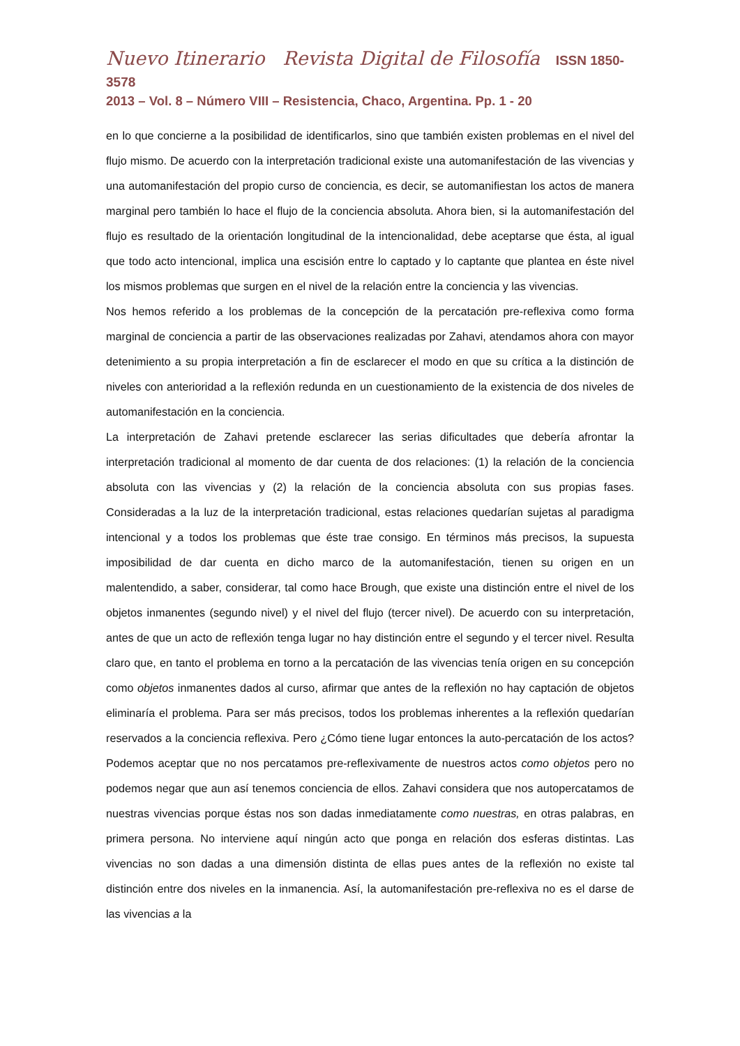Nuevo Itinerario Revista Digital de Filosofía ISSN 1850-3578
2013 – Vol. 8 – Número VIII – Resistencia, Chaco, Argentina. Pp. 1 - 20
en lo que concierne a la posibilidad de identificarlos, sino que también existen problemas en el nivel del flujo mismo. De acuerdo con la interpretación tradicional existe una automanifestación de las vivencias y una automanifestación del propio curso de conciencia, es decir, se automanifiestan los actos de manera marginal pero también lo hace el flujo de la conciencia absoluta. Ahora bien, si la automanifestación del flujo es resultado de la orientación longitudinal de la intencionalidad, debe aceptarse que ésta, al igual que todo acto intencional, implica una escisión entre lo captado y lo captante que plantea en éste nivel los mismos problemas que surgen en el nivel de la relación entre la conciencia y las vivencias.
Nos hemos referido a los problemas de la concepción de la percatación pre-reflexiva como forma marginal de conciencia a partir de las observaciones realizadas por Zahavi, atendamos ahora con mayor detenimiento a su propia interpretación a fin de esclarecer el modo en que su crítica a la distinción de niveles con anterioridad a la reflexión redunda en un cuestionamiento de la existencia de dos niveles de automanifestación en la conciencia.
La interpretación de Zahavi pretende esclarecer las serias dificultades que debería afrontar la interpretación tradicional al momento de dar cuenta de dos relaciones: (1) la relación de la conciencia absoluta con las vivencias y (2) la relación de la conciencia absoluta con sus propias fases. Consideradas a la luz de la interpretación tradicional, estas relaciones quedarían sujetas al paradigma intencional y a todos los problemas que éste trae consigo. En términos más precisos, la supuesta imposibilidad de dar cuenta en dicho marco de la automanifestación, tienen su origen en un malentendido, a saber, considerar, tal como hace Brough, que existe una distinción entre el nivel de los objetos inmanentes (segundo nivel) y el nivel del flujo (tercer nivel). De acuerdo con su interpretación, antes de que un acto de reflexión tenga lugar no hay distinción entre el segundo y el tercer nivel. Resulta claro que, en tanto el problema en torno a la percatación de las vivencias tenía origen en su concepción como objetos inmanentes dados al curso, afirmar que antes de la reflexión no hay captación de objetos eliminaría el problema. Para ser más precisos, todos los problemas inherentes a la reflexión quedarían reservados a la conciencia reflexiva. Pero ¿Cómo tiene lugar entonces la auto-percatación de los actos? Podemos aceptar que no nos percatamos pre-reflexivamente de nuestros actos como objetos pero no podemos negar que aun así tenemos conciencia de ellos. Zahavi considera que nos autopercatamos de nuestras vivencias porque éstas nos son dadas inmediatamente como nuestras, en otras palabras, en primera persona. No interviene aquí ningún acto que ponga en relación dos esferas distintas. Las vivencias no son dadas a una dimensión distinta de ellas pues antes de la reflexión no existe tal distinción entre dos niveles en la inmanencia. Así, la automanifestación pre-reflexiva no es el darse de las vivencias a la